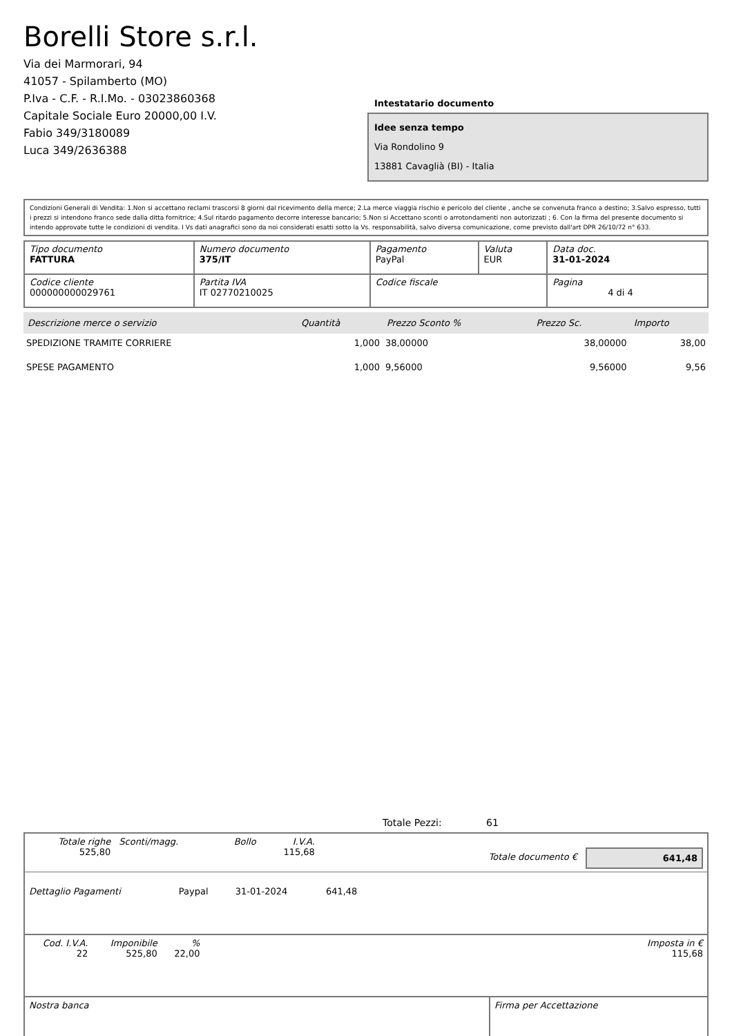Borelli Store s.r.l.
Via dei Marmorari, 94
41057 - Spilamberto (MO)
P.Iva - C.F. - R.I.Mo. - 03023860368
Capitale Sociale Euro 20000,00 I.V.
Fabio 349/3180089
Luca 349/2636388
Intestatario documento
Idee senza tempo
Via Rondolino 9
13881 Cavaglià (BI) - Italia
Condizioni Generali di Vendita: 1.Non si accettano reclami trascorsi 8 giorni dal ricevimento della merce; 2.La merce viaggia rischio e pericolo del cliente , anche se convenuta franco a destino; 3.Salvo espresso, tutti i prezzi si intendono franco sede dalla ditta fornitrice; 4.Sul ritardo pagamento decorre interesse bancario; 5.Non si Accettano sconti o arrotondamenti non autorizzati ; 6. Con la firma del presente documento si intendo approvate tutte le condizioni di vendita. I Vs dati anagrafici sono da noi considerati esatti sotto la Vs. responsabilità, salvo diversa comunicazione, come previsto dall'art DPR 26/10/72 n° 633.
| Tipo documento FATTURA | Numero documento 375/IT | Pagamento PayPal | Valuta EUR | Data doc. 31-01-2024 |
| Codice cliente 000000000029761 | Partita IVA IT 02770210025 | Codice fiscale | | Pagina 4 di 4 |
| Descrizione merce o servizio | Quantità | Prezzo Sconto % | Prezzo Sc. | Importo |
| --- | --- | --- | --- | --- |
| SPEDIZIONE TRAMITE CORRIERE | 1,000 | 38,00000 | 38,00000 | 38,00 |
| SPESE PAGAMENTO | 1,000 | 9,56000 | 9,56000 | 9,56 |
Totale Pezzi: 61
| Totale righe 525,80 | Sconti/magg. | Bollo | I.V.A. 115,68 | | Totale documento € | 641,48 |
| Dettaglio Pagamenti | Paypal | 31-01-2024 | 641,48 | |
| Cod. I.V.A. 22 | Imponibile 525,80 | % 22,00 | | Imposta in € 115,68 |
| Nostra banca | Firma per Accettazione |